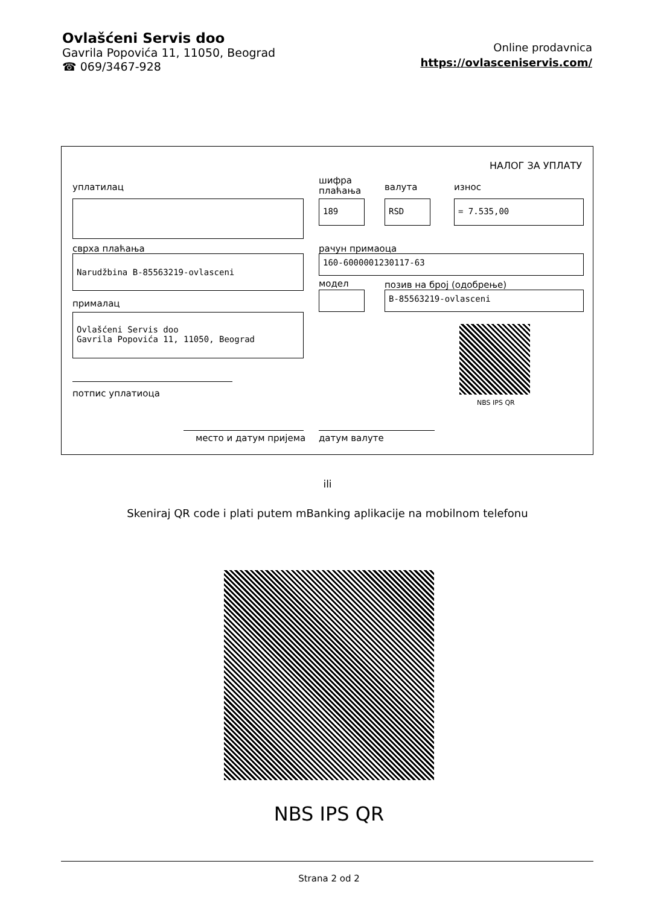Ovlašćeni Servis doo
Gavrila Popovića 11, 11050, Beograd
☎ 069/3467-928
Online prodavnica
https://ovlasceniservis.com/
НАЛОГ ЗА УПЛАТУ
уплатилац
шифра
плаћања
валута износ
189 RSD = 7.535,00
сврха плаћања рачун примаоца
Narudžbina B-85563219-ovlasceni 160-6000001230117-63
модел позив на број (одобрење)
B-85563219-ovlasceni
прималац
Ovlašćeni Servis doo
Gavrila Popovića 11, 11050, Beograd
NBS IPS QR
потпис уплатиоца
место и датум пријема датум валуте
ili
Skeniraj QR code i plati putem mBanking aplikacije na mobilnom telefonu
NBS IPS QR
Strana 2 od 2